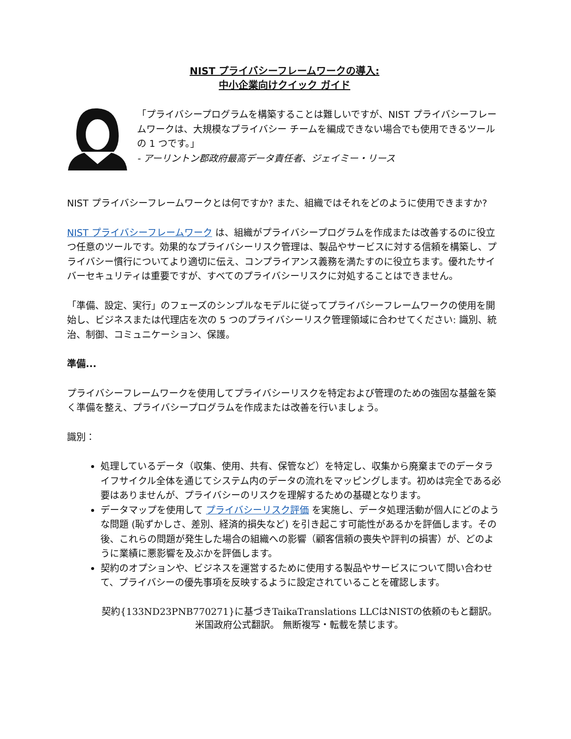NIST プライバシーフレームワークの導入:
中小企業向けクイック ガイド
「プライバシープログラムを構築することは難しいですが、NIST プライバシーフレームワークは、大規模なプライバシー チームを編成できない場合でも使用できるツールの 1 つです。」
- アーリントン郡政府最高データ責任者、ジェイミー・リース
NIST プライバシーフレームワークとは何ですか? また、組織ではそれをどのように使用できますか?
NIST プライバシーフレームワーク は、組織がプライバシープログラムを作成または改善するのに役立つ任意のツールです。効果的なプライバシーリスク管理は、製品やサービスに対する信頼を構築し、プライバシー慣行についてより適切に伝え、コンプライアンス義務を満たすのに役立ちます。優れたサイバーセキュリティは重要ですが、すべてのプライバシーリスクに対処することはできません。
「準備、設定、実行」のフェーズのシンプルなモデルに従ってプライバシーフレームワークの使用を開始し、ビジネスまたは代理店を次の 5 つのプライバシーリスク管理領域に合わせてください: 識別、統治、制御、コミュニケーション、保護。
準備...
プライバシーフレームワークを使用してプライバシーリスクを特定および管理のための強固な基盤を築く準備を整え、プライバシープログラムを作成または改善を行いましょう。
識別：
処理しているデータ（収集、使用、共有、保管など）を特定し、収集から廃棄までのデータライフサイクル全体を通じてシステム内のデータの流れをマッピングします。初めは完全である必要はありませんが、プライバシーのリスクを理解するための基礎となります。
データマップを使用して プライバシーリスク評価 を実施し、データ処理活動が個人にどのような問題 (恥ずかしさ、差別、経済的損失など) を引き起こす可能性があるかを評価します。その後、これらの問題が発生した場合の組織への影響（顧客信頼の喪失や評判の損害）が、どのように業績に悪影響を及ぶかを評価します。
契約のオプションや、ビジネスを運営するために使用する製品やサービスについて問い合わせて、プライバシーの優先事項を反映するように設定されていることを確認します。
契約{133ND23PNB770271}に基づきTaikaTranslations LLCはNISTの依頼のもと翻訳。
米国政府公式翻訳。 無断複写・転載を禁じます。